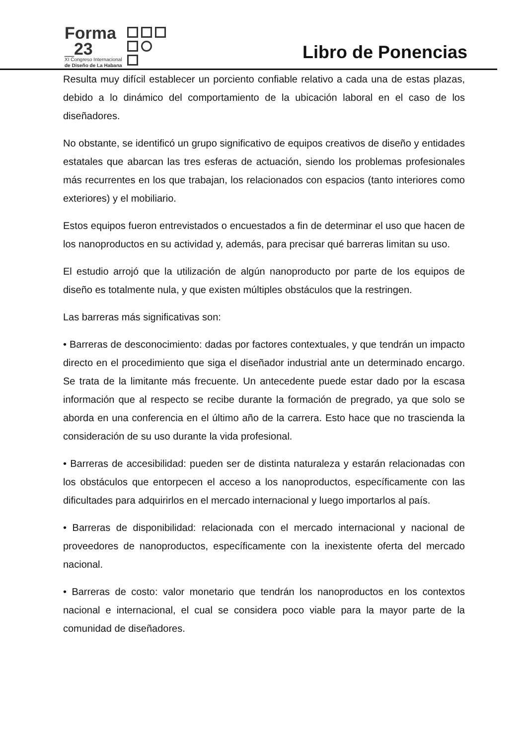Forma
_23
XI Congreso Internacional
de Diseño de La Habana
Libro de Ponencias
Resulta muy difícil establecer un porciento confiable relativo a cada una de estas plazas, debido a lo dinámico del comportamiento de la ubicación laboral en el caso de los diseñadores.
No obstante, se identificó un grupo significativo de equipos creativos de diseño y entidades estatales que abarcan las tres esferas de actuación, siendo los problemas profesionales más recurrentes en los que trabajan, los relacionados con espacios (tanto interiores como exteriores) y el mobiliario.
Estos equipos fueron entrevistados o encuestados a fin de determinar el uso que hacen de los nanoproductos en su actividad y, además, para precisar qué barreras limitan su uso.
El estudio arrojó que la utilización de algún nanoproducto por parte de los equipos de diseño es totalmente nula, y que existen múltiples obstáculos que la restringen.
Las barreras más significativas son:
• Barreras de desconocimiento: dadas por factores contextuales, y que tendrán un impacto directo en el procedimiento que siga el diseñador industrial ante un determinado encargo. Se trata de la limitante más frecuente. Un antecedente puede estar dado por la escasa información que al respecto se recibe durante la formación de pregrado, ya que solo se aborda en una conferencia en el último año de la carrera. Esto hace que no trascienda la consideración de su uso durante la vida profesional.
• Barreras de accesibilidad: pueden ser de distinta naturaleza y estarán relacionadas con los obstáculos que entorpecen el acceso a los nanoproductos, específicamente con las dificultades para adquirirlos en el mercado internacional y luego importarlos al país.
• Barreras de disponibilidad: relacionada con el mercado internacional y nacional de proveedores de nanoproductos, específicamente con la inexistente oferta del mercado nacional.
• Barreras de costo: valor monetario que tendrán los nanoproductos en los contextos nacional e internacional, el cual se considera poco viable para la mayor parte de la comunidad de diseñadores.